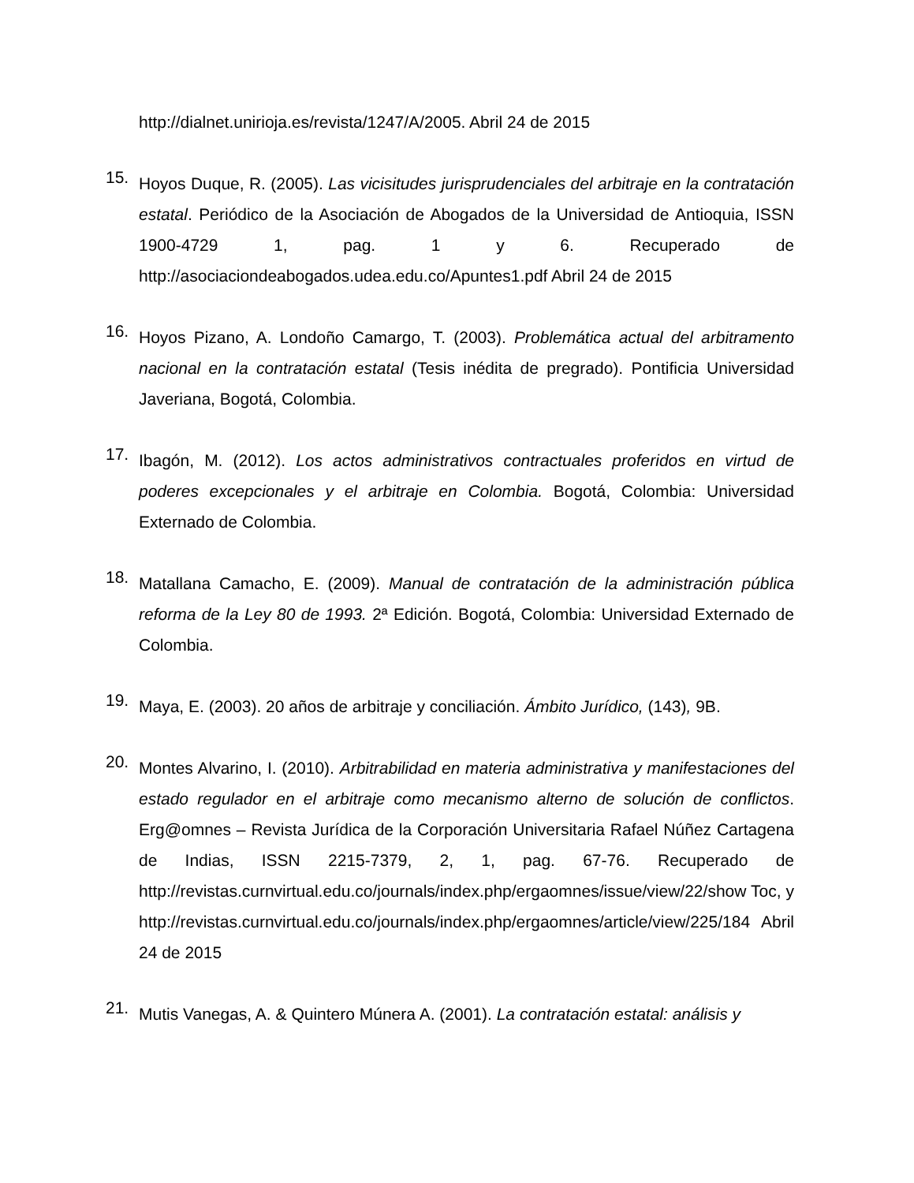http://dialnet.unirioja.es/revista/1247/A/2005. Abril 24 de 2015
15.
Hoyos Duque, R. (2005). Las vicisitudes jurisprudenciales del arbitraje en la contratación estatal. Periódico de la Asociación de Abogados de la Universidad de Antioquia, ISSN 1900-4729 1, pag. 1 y 6. Recuperado de http://asociaciondeabogados.udea.edu.co/Apuntes1.pdf Abril 24 de 2015
16.
Hoyos Pizano, A. Londoño Camargo, T. (2003). Problemática actual del arbitramento nacional en la contratación estatal (Tesis inédita de pregrado). Pontificia Universidad Javeriana, Bogotá, Colombia.
17.
Ibagón, M. (2012). Los actos administrativos contractuales proferidos en virtud de poderes excepcionales y el arbitraje en Colombia. Bogotá, Colombia: Universidad Externado de Colombia.
18.
Matallana Camacho, E. (2009). Manual de contratación de la administración pública reforma de la Ley 80 de 1993. 2ª Edición. Bogotá, Colombia: Universidad Externado de Colombia.
19.
Maya, E. (2003). 20 años de arbitraje y conciliación. Ámbito Jurídico, (143), 9B.
20.
Montes Alvarino, I. (2010). Arbitrabilidad en materia administrativa y manifestaciones del estado regulador en el arbitraje como mecanismo alterno de solución de conflictos. Erg@omnes – Revista Jurídica de la Corporación Universitaria Rafael Núñez Cartagena de Indias, ISSN 2215-7379, 2, 1, pag. 67-76. Recuperado de http://revistas.curnvirtual.edu.co/journals/index.php/ergaomnes/issue/view/22/show Toc, y http://revistas.curnvirtual.edu.co/journals/index.php/ergaomnes/article/view/225/184 Abril 24 de 2015
21.
Mutis Vanegas, A. & Quintero Múnera A. (2001). La contratación estatal: análisis y